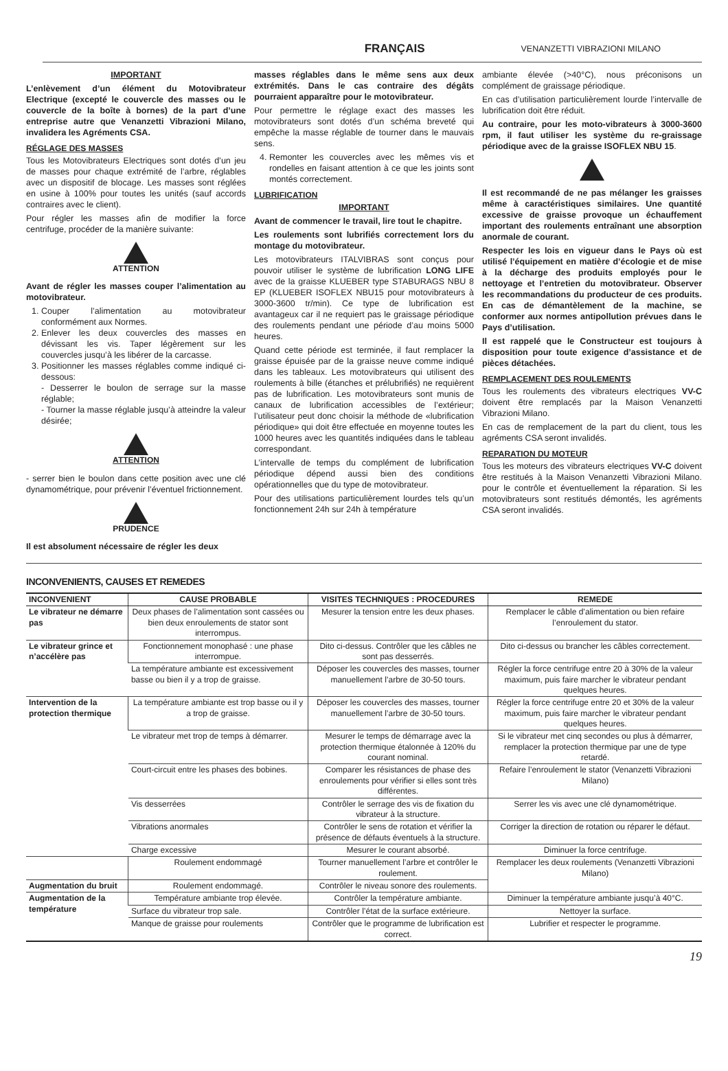FRANÇAIS VENANZETTI VIBRAZIONI MILANO
IMPORTANT
L’enlèvement d’un élément du Motovibrateur Electrique (excepté le couvercle des masses ou le couvercle de la boîte à bornes) de la part d’une entreprise autre que Venanzetti Vibrazioni Milano, invalidera les Agréments CSA.
RÉGLAGE DES MASSES
Tous les Motovibrateurs Electriques sont dotés d’un jeu de masses pour chaque extrémité de l’arbre, réglables avec un dispositif de blocage. Les masses sont réglées en usine à 100% pour toutes les unités (sauf accords contraires avec le client).
Pour régler les masses afin de modifier la force centrifuge, procéder de la manière suivante:
ATTENTION
Avant de régler les masses couper l’alimentation au motovibrateur.
1. Couper l’alimentation au motovibrateur conformément aux Normes.
2. Enlever les deux couvercles des masses en dévissant les vis. Taper légèrement sur les couvercles jusqu’à les libérer de la carcasse.
3. Positionner les masses réglables comme indiqué ci-dessous:
- Desserrer le boulon de serrage sur la masse réglable;
- Tourner la masse réglable jusqu’à atteindre la valeur désirée;
ATTENTION
- serrer bien le boulon dans cette position avec une clé dynamométrique, pour prévenir l’éventuel frictionnement.
PRUDENCE
Il est absolument nécessaire de régler les deux
masses réglables dans le même sens aux deux extrémités. Dans le cas contraire des dégâts pourraient apparaître pour le motovibrateur.
Pour permettre le réglage exact des masses les motovibrateurs sont dotés d’un schéma breveté qui empêche la masse réglable de tourner dans le mauvais sens.
4. Remonter les couvercles avec les mêmes vis et rondelles en faisant attention à ce que les joints sont montés correctement.
LUBRIFICATION
IMPORTANT
Avant de commencer le travail, lire tout le chapitre.
Les roulements sont lubrifiés correctement lors du montage du motovibrateur.
Les motovibrateurs ITALVIBRAS sont conçus pour pouvoir utiliser le système de lubrification LONG LIFE avec de la graisse KLUEBER type STABURAGS NBU 8 EP (KLUEBER ISOFLEX NBU15 pour motovibrateurs à 3000-3600 tr/min). Ce type de lubrification est avantageux car il ne requiert pas le graissage périodique des roulements pendant une période d’au moins 5000 heures.
Quand cette période est terminée, il faut remplacer la graisse épuisée par de la graisse neuve comme indiqué dans les tableaux. Les motovibrateurs qui utilisent des roulements à bille (étanches et prélubrifiés) ne requièrent pas de lubrification. Les motovibrateurs sont munis de canaux de lubrification accessibles de l’extérieur; l’utilisateur peut donc choisir la méthode de «lubrification périodique» qui doit être effectuée en moyenne toutes les 1000 heures avec les quantités indiquées dans le tableau correspondant.
L’intervalle de temps du complément de lubrification périodique dépend aussi bien des conditions opérationnelles que du type de motovibrateur.
Pour des utilisations particulièrement lourdes tels qu’un fonctionnement 24h sur 24h à température
ambiante élevée (>40°C), nous préconisons un complément de graissage périodique.
En cas d’utilisation particulièrement lourde l’intervalle de lubrification doit être réduit.
Au contraire, pour les moto-vibrateurs à 3000-3600 rpm, il faut utiliser les système du re-graissage périodique avec de la graisse ISOFLEX NBU 15.
Il est recommandé de ne pas mélanger les graisses même à caractéristiques similaires. Une quantité excessive de graisse provoque un échauffement important des roulements entraînant une absorption anormale de courant.
Respecter les lois en vigueur dans le Pays où est utilisé l’équipement en matière d’écologie et de mise à la décharge des produits employés pour le nettoyage et l’entretien du motovibrateur. Observer les recommandations du producteur de ces produits. En cas de démantèlement de la machine, se conformer aux normes antipollution prévues dans le Pays d’utilisation.
Il est rappelé que le Constructeur est toujours à disposition pour toute exigence d’assistance et de pièces détachées.
REMPLACEMENT DES ROULEMENTS
Tous les roulements des vibrateurs electriques VV-C doivent être remplacés par la Maison Venanzetti Vibrazioni Milano.
En cas de remplacement de la part du client, tous les agréments CSA seront invalidés.
REPARATION DU MOTEUR
Tous les moteurs des vibrateurs electriques VV-C doivent être restitués à la Maison Venanzetti Vibrazioni Milano. pour le contrôle et éventuellement la réparation. Si les motovibrateurs sont restitués démontés, les agréments CSA seront invalidés.
INCONVENIENTS, CAUSES ET REMEDES
| INCONVENIENT | CAUSE PROBABLE | VISITES TECHNIQUES : PROCEDURES | REMEDE |
| --- | --- | --- | --- |
| Le vibrateur ne démarre pas | Deux phases de l’alimentation sont cassées ou bien deux enroulements de stator sont interrompus. | Mesurer la tension entre les deux phases. | Remplacer le câble d’alimentation ou bien refaire l’enroulement du stator. |
| Le vibrateur grince et n’accélère pas | Fonctionnement monophasé : une phase interrompue. | Dito ci-dessus. Contrôler que les câbles ne sont pas desserrés. | Dito ci-dessus ou brancher les câbles correctement. |
| | La température ambiante est excessivement basse ou bien il y a trop de graisse. | Déposer les couvercles des masses, tourner manuellement l’arbre de 30-50 tours. | Régler la force centrifuge entre 20 à 30% de la valeur maximum, puis faire marcher le vibrateur pendant quelques heures. |
| Intervention de la protection thermique | La température ambiante est trop basse ou il y a trop de graisse. | Déposer les couvercles des masses, tourner manuellement l’arbre de 30-50 tours. | Régler la force centrifuge entre 20 et 30% de la valeur maximum, puis faire marcher le vibrateur pendant quelques heures. |
| | Le vibrateur met trop de temps à démarrer. | Mesurer le temps de démarrage avec la protection thermique étalonnée à 120% du courant nominal. | Si le vibrateur met cinq secondes ou plus à démarrer, remplacer la protection thermique par une de type retardé. |
| | Court-circuit entre les phases des bobines. | Comparer les résistances de phase des enroulements pour vérifier si elles sont très différentes. | Refaire l’enroulement le stator (Venanzetti Vibrazioni Milano) |
| | Vis desserrées | Contrôler le serrage des vis de fixation du vibrateur à la structure. | Serrer les vis avec une clé dynamométrique. |
| | Vibrations anormales | Contrôler le sens de rotation et vérifier la présence de défauts éventuels à la structure. | Corriger la direction de rotation ou réparer le défaut. |
| | Charge excessive | Mesurer le courant absorbé. | Diminuer la force centrifuge. |
| | Roulement endommagé | Tourner manuellement l’arbre et contrôler le roulement. | Remplacer les deux roulements (Venanzetti Vibrazioni Milano) |
| Augmentation du bruit | Roulement endommagé. | Contrôler le niveau sonore des roulements. | |
| Augmentation de la température | Température ambiante trop élevée. | Contrôler la température ambiante. | Diminuer la température ambiante jusqu’à 40°C. |
| | Surface du vibrateur trop sale. | Contrôler l’état de la surface extérieure. | Nettoyer la surface. |
| | Manque de graisse pour roulements | Contrôler que le programme de lubrification est correct. | Lubrifier et respecter le programme. |
19